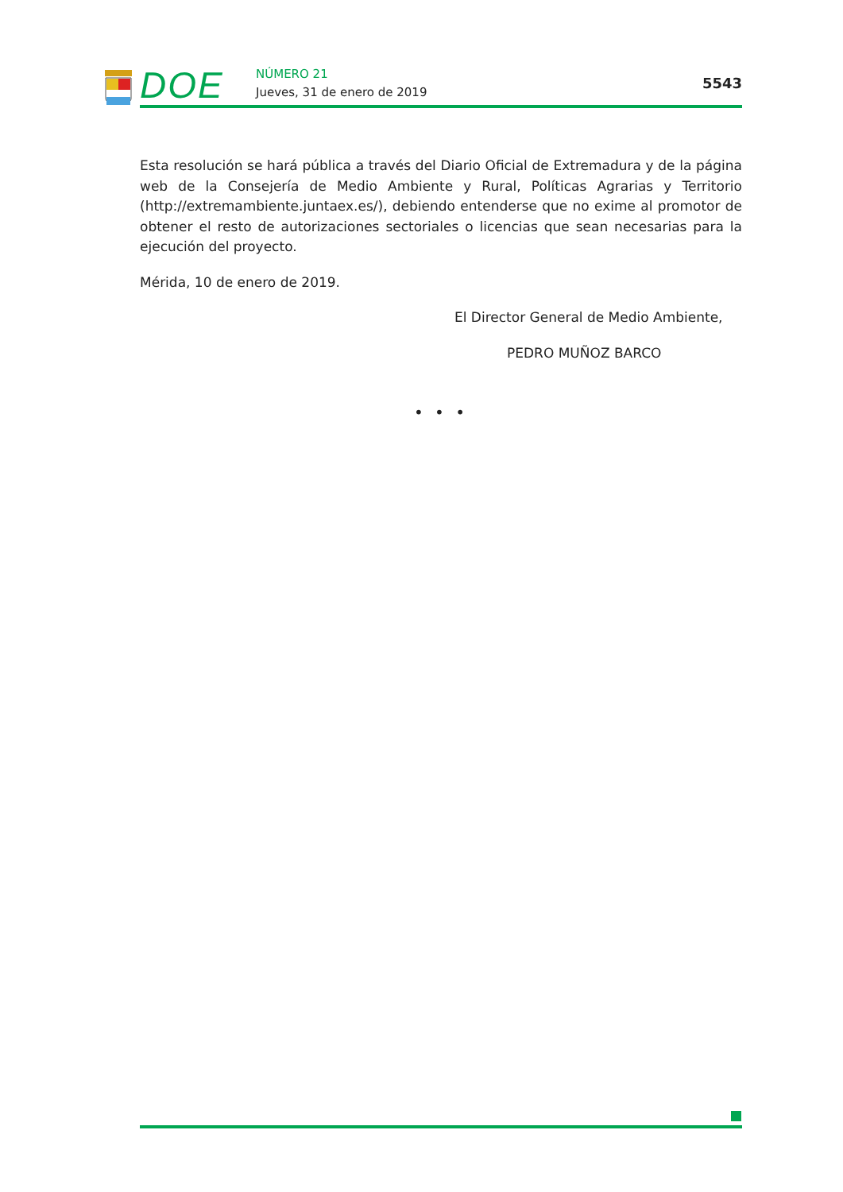DOE NÚMERO 21
Jueves, 31 de enero de 2019
5543
Esta resolución se hará pública a través del Diario Oficial de Extremadura y de la pági­na web de la Consejería de Medio Ambiente y Rural, Políticas Agrarias y Territorio (http://extremambiente.juntaex.es/), debiendo entenderse que no exime al promotor de obtener el resto de autorizaciones sectoriales o licencias que sean necesarias para la ejecución del proyecto.
Mérida, 10 de enero de 2019.
El Director General de Medio Ambiente,
PEDRO MUÑOZ BARCO
• • •